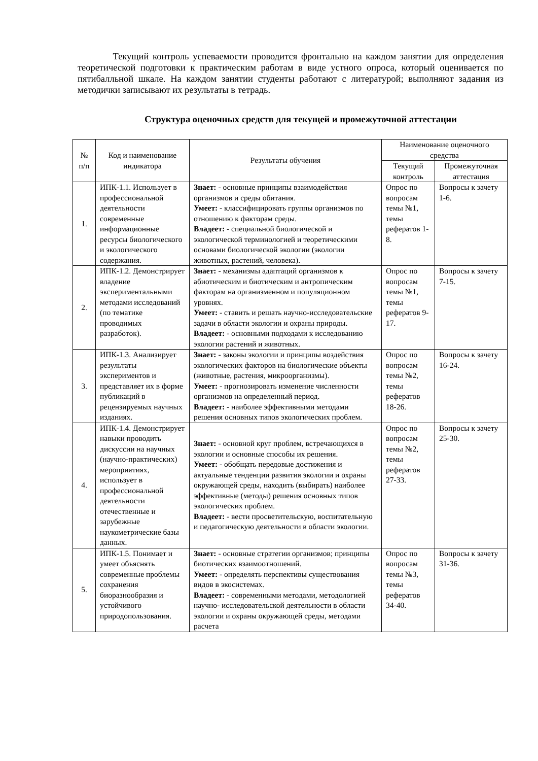Текущий контроль успеваемости проводится фронтально на каждом занятии для определения теоретической подготовки к практическим работам в виде устного опроса, который оценивается по пятибалльной шкале. На каждом занятии студенты работают с литературой; выполняют задания из методички записывают их результаты в тетрадь.
Структура оценочных средств для текущей и промежуточной аттестации
| № п/п | Код и наименование индикатора | Результаты обучения | Наименование оценочного средства | |
| --- | --- | --- | --- | --- |
| | | | Текущий контроль | Промежуточная аттестация |
| 1. | ИПК-1.1. Использует в профессиональной деятельности современные информационные ресурсы биологического и экологического содержания. | Знает: - основные принципы взаимодействия организмов и среды обитания. Умеет: - классифицировать группы организмов по отношению к факторам среды. Владеет: - специальной биологической и экологической терминологией и теоретическими основами биологической экологии (экологии животных, растений, человека). | Опрос по вопросам темы №1, темы рефератов 1-8. | Вопросы к зачету 1-6. |
| 2. | ИПК-1.2. Демонстрирует владение экспериментальными методами исследований (по тематике проводимых разработок). | Знает: - механизмы адаптаций организмов к абиотическим и биотическим и антропическим факторам на организменном и популяционном уровнях. Умеет: - ставить и решать научно-исследовательские задачи в области экологии и охраны природы. Владеет: - основными подходами к исследованию экологии растений и животных. | Опрос по вопросам темы №1, темы рефератов 9-17. | Вопросы к зачету 7-15. |
| 3. | ИПК-1.3. Анализирует результаты экспериментов и представляет их в форме публикаций в рецензируемых научных изданиях. | Знает: - законы экологии и принципы воздействия экологических факторов на биологические объекты (животные, растения, микроорганизмы). Умеет: - прогнозировать изменение численности организмов на определенный период. Владеет: - наиболее эффективными методами решения основных типов экологических проблем. | Опрос по вопросам темы №2, темы рефератов 18-26. | Вопросы к зачету 16-24. |
| 4. | ИПК-1.4. Демонстрирует навыки проводить дискуссии на научных (научно-практических) мероприятиях, использует в профессиональной деятельности отечественные и зарубежные наукометрические базы данных. | Знает: - основной круг проблем, встречающихся в экологии и основные способы их решения. Умеет: - обобщать передовые достижения и актуальные тенденции развития экологии и охраны окружающей среды, находить (выбирать) наиболее эффективные (методы) решения основных типов экологических проблем. Владеет: - вести просветительскую, воспитательную и педагогическую деятельности в области экологии. | Опрос по вопросам темы №2, темы рефератов 27-33. | Вопросы к зачету 25-30. |
| 5. | ИПК-1.5. Понимает и умеет объяснять современные проблемы сохранения биоразнообразия и устойчивого природопользования. | Знает: - основные стратегии организмов; принципы биотических взаимоотношений. Умеет: - определять перспективы существования видов в экосистемах. Владеет: - современными методами, методологией научно- исследовательской деятельности в области экологии и охраны окружающей среды, методами расчета | Опрос по вопросам темы №3, темы рефератов 34-40. | Вопросы к зачету 31-36. |